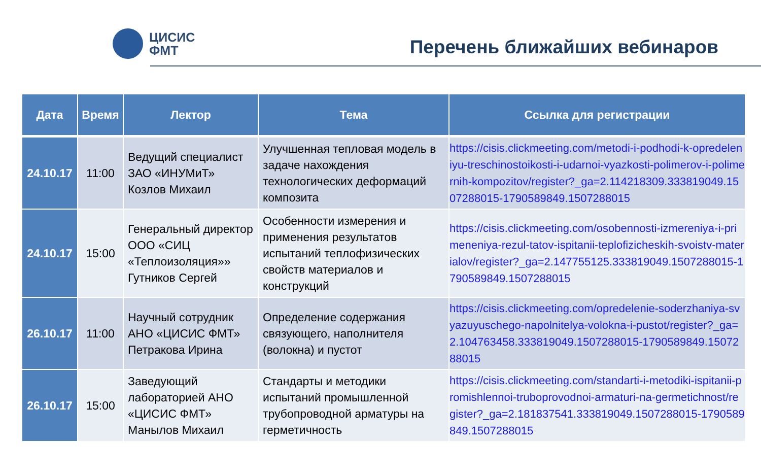ЦИСИС
ФМТ
Перечень ближайших вебинаров
| Дата | Время | Лектор | Тема | Ссылка для регистрации |
| --- | --- | --- | --- | --- |
| 24.10.17 | 11:00 | Ведущий специалист ЗАО «ИНУМиТ» Козлов Михаил | Улучшенная тепловая модель в задаче нахождения технологических деформаций композита | https://cisis.clickmeeting.com/metodi-i-podhodi-k-opredeleniyu-treschinostoikosti-i-udarnoi-vyazkosti-polimerov-i-polimernih-kompozitov/register?_ga=2.114218309.333819049.1507288015-1790589849.1507288015 |
| 24.10.17 | 15:00 | Генеральный директор ООО «СИЦ «Теплоизоляция»» Гутников Сергей | Особенности измерения и применения результатов испытаний теплофизических свойств материалов и конструкций | https://cisis.clickmeeting.com/osobennosti-izmereniya-i-primeneniya-rezul-tatov-ispitanii-teplofizicheskih-svoistv-materialov/register?_ga=2.147755125.333819049.1507288015-1790589849.1507288015 |
| 26.10.17 | 11:00 | Научный сотрудник АНО «ЦИСИС ФМТ» Петракова Ирина | Определение содержания связующего, наполнителя (волокна) и пустот | https://cisis.clickmeeting.com/opredelenie-soderzhaniya-svyazuyuschego-napolnitelya-volokna-i-pustot/register?_ga=2.104763458.333819049.1507288015-1790589849.1507288015 |
| 26.10.17 | 15:00 | Заведующий лабораторией АНО «ЦИСИС ФМТ» Манылов Михаил | Стандарты и методики испытаний промышленной трубопроводной арматуры на герметичность | https://cisis.clickmeeting.com/standarti-i-metodiki-ispitanii-promishlennoi-truboprovodnoi-armaturi-na-germetichnost/register?_ga=2.181837541.333819049.1507288015-1790589849.1507288015 |